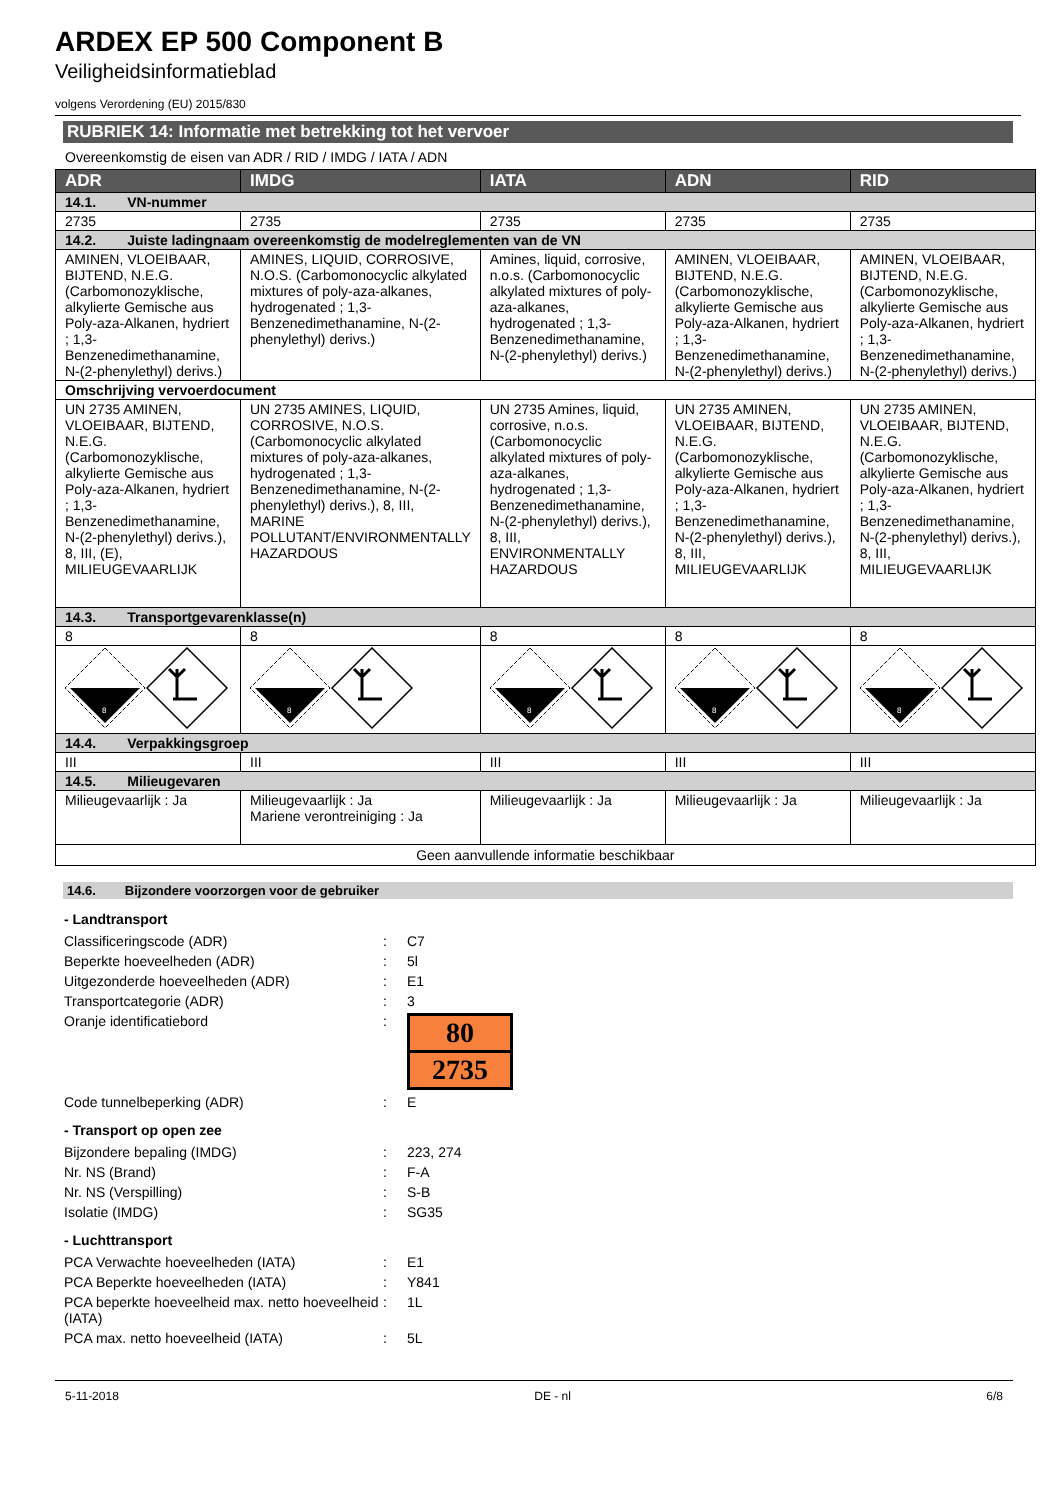ARDEX EP 500 Component B
Veiligheidsinformatieblad
volgens Verordening (EU) 2015/830
RUBRIEK 14: Informatie met betrekking tot het vervoer
Overeenkomstig de eisen van ADR / RID / IMDG / IATA / ADN
| ADR | IMDG | IATA | ADN | RID |
| --- | --- | --- | --- | --- |
| 14.1. VN-nummer | | | | |
| 2735 | 2735 | 2735 | 2735 | 2735 |
| 14.2. Juiste ladingnaam overeenkomstig de modelreglementen van de VN | | | | |
| AMINEN, VLOEIBAAR, BIJTEND, N.E.G. (Carbomonozyklische, alkylierte Gemische aus Poly-aza-Alkanen, hydriert ; 1,3-Benzenedimethanamine, N-(2-phenylethyl) derivs.) | AMINES, LIQUID, CORROSIVE, N.O.S. (Carbomonocyclic alkylated mixtures of poly-aza-alkanes, hydrogenated ; 1,3-Benzenedimethanamine, N-(2-phenylethyl) derivs.) | Amines, liquid, corrosive, n.o.s. (Carbomonocyclic alkylated mixtures of poly-aza-alkanes, hydrogenated ; 1,3-Benzenedimethanamine, N-(2-phenylethyl) derivs.) | AMINEN, VLOEIBAAR, BIJTEND, N.E.G. (Carbomonozyklische, alkylierte Gemische aus Poly-aza-Alkanen, hydriert ; 1,3-Benzenedimethanamine, N-(2-phenylethyl) derivs.) | AMINEN, VLOEIBAAR, BIJTEND, N.E.G. (Carbomonozyklische, alkylierte Gemische aus Poly-aza-Alkanen, hydriert ; 1,3-Benzenedimethanamine, N-(2-phenylethyl) derivs.) |
| Omschrijving vervoerdocument | | | | |
| UN 2735 AMINEN, VLOEIBAAR, BIJTEND, N.E.G. (Carbomonozyklische, alkylierte Gemische aus Poly-aza-Alkanen, hydriert ; 1,3-Benzenedimethanamine, N-(2-phenylethyl) derivs.), 8, III, (E), MILIEUGEVAARLIJK | UN 2735 AMINES, LIQUID, CORROSIVE, N.O.S. (Carbomonocyclic alkylated mixtures of poly-aza-alkanes, hydrogenated ; 1,3-Benzenedimethanamine, N-(2-phenylethyl) derivs.), 8, III, MARINE POLLUTANT/ENVIRONMENTALLY HAZARDOUS | UN 2735 Amines, liquid, corrosive, n.o.s. (Carbomonocyclic alkylated mixtures of poly-aza-alkanes, hydrogenated ; 1,3-Benzenedimethanamine, N-(2-phenylethyl) derivs.), 8, III, ENVIRONMENTALLY HAZARDOUS | UN 2735 AMINEN, VLOEIBAAR, BIJTEND, N.E.G. (Carbomonozyklische, alkylierte Gemische aus Poly-aza-Alkanen, hydriert ; 1,3-Benzenedimethanamine, N-(2-phenylethyl) derivs.), 8, III, MILIEUGEVAARLIJK | UN 2735 AMINEN, VLOEIBAAR, BIJTEND, N.E.G. (Carbomonozyklische, alkylierte Gemische aus Poly-aza-Alkanen, hydriert ; 1,3-Benzenedimethanamine, N-(2-phenylethyl) derivs.), 8, III, MILIEUGEVAARLIJK |
| 14.3. Transportgevarenklasse(n) | | | | |
| 8 | 8 | 8 | 8 | 8 |
| 8 | 8 | 8 | 8 | 8 |
| 14.4. Verpakkingsgroep | | | | |
| III | III | III | III | III |
| 14.5. Milieugevaren | | | | |
| Milieugevaarlijk : Ja | Milieugevaarlijk : Ja Mariene verontreiniging : Ja | Milieugevaarlijk : Ja | Milieugevaarlijk : Ja | Milieugevaarlijk : Ja |
| Geen aanvullende informatie beschikbaar | | | | |
14.6. Bijzondere voorzorgen voor de gebruiker
- Landtransport
| Classificeringscode (ADR) | : | C7 |
| Beperkte hoeveelheden (ADR) | : | 5l |
| Uitgezonderde hoeveelheden (ADR) | : | E1 |
| Transportcategorie (ADR) | : | 3 |
| Oranje identificatiebord | : | 80 2735 |
| Code tunnelbeperking (ADR) | : | E |
- Transport op open zee
| Bijzondere bepaling (IMDG) | : | 223, 274 |
| Nr. NS (Brand) | : | F-A |
| Nr. NS (Verspilling) | : | S-B |
| Isolatie (IMDG) | : | SG35 |
- Luchttransport
| PCA Verwachte hoeveelheden (IATA) | : | E1 |
| PCA Beperkte hoeveelheden (IATA) | : | Y841 |
| PCA beperkte hoeveelheid max. netto hoeveelheid (IATA) | : | 1L |
| PCA max. netto hoeveelheid (IATA) | : | 5L |
5-11-2018 DE - nl 6/8